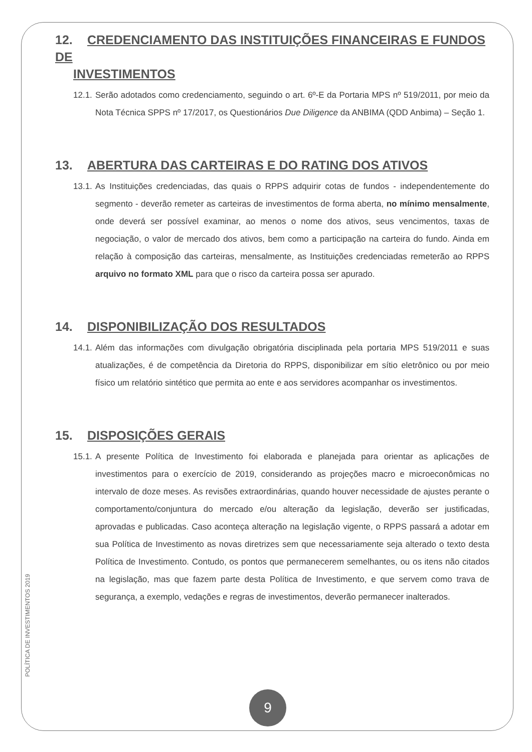12. CREDENCIAMENTO DAS INSTITUIÇÕES FINANCEIRAS E FUNDOS DE
INVESTIMENTOS
12.1. Serão adotados como credenciamento, seguindo o art. 6º-E da Portaria MPS nº 519/2011, por meio da Nota Técnica SPPS nº 17/2017, os Questionários Due Diligence da ANBIMA (QDD Anbima) – Seção 1.
13. ABERTURA DAS CARTEIRAS E DO RATING DOS ATIVOS
13.1. As Instituições credenciadas, das quais o RPPS adquirir cotas de fundos - independentemente do segmento - deverão remeter as carteiras de investimentos de forma aberta, no mínimo mensalmente, onde deverá ser possível examinar, ao menos o nome dos ativos, seus vencimentos, taxas de negociação, o valor de mercado dos ativos, bem como a participação na carteira do fundo. Ainda em relação à composição das carteiras, mensalmente, as Instituições credenciadas remeterão ao RPPS arquivo no formato XML para que o risco da carteira possa ser apurado.
14. DISPONIBILIZAÇÃO DOS RESULTADOS
14.1. Além das informações com divulgação obrigatória disciplinada pela portaria MPS 519/2011 e suas atualizações, é de competência da Diretoria do RPPS, disponibilizar em sítio eletrônico ou por meio físico um relatório sintético que permita ao ente e aos servidores acompanhar os investimentos.
15. DISPOSIÇÕES GERAIS
15.1. A presente Política de Investimento foi elaborada e planejada para orientar as aplicações de investimentos para o exercício de 2019, considerando as projeções macro e microeconômicas no intervalo de doze meses. As revisões extraordinárias, quando houver necessidade de ajustes perante o comportamento/conjuntura do mercado e/ou alteração da legislação, deverão ser justificadas, aprovadas e publicadas. Caso aconteça alteração na legislação vigente, o RPPS passará a adotar em sua Política de Investimento as novas diretrizes sem que necessariamente seja alterado o texto desta Política de Investimento. Contudo, os pontos que permanecerem semelhantes, ou os itens não citados na legislação, mas que fazem parte desta Política de Investimento, e que servem como trava de segurança, a exemplo, vedações e regras de investimentos, deverão permanecer inalterados.
POLÍTICA DE INVESTIMENTOS 2019
9